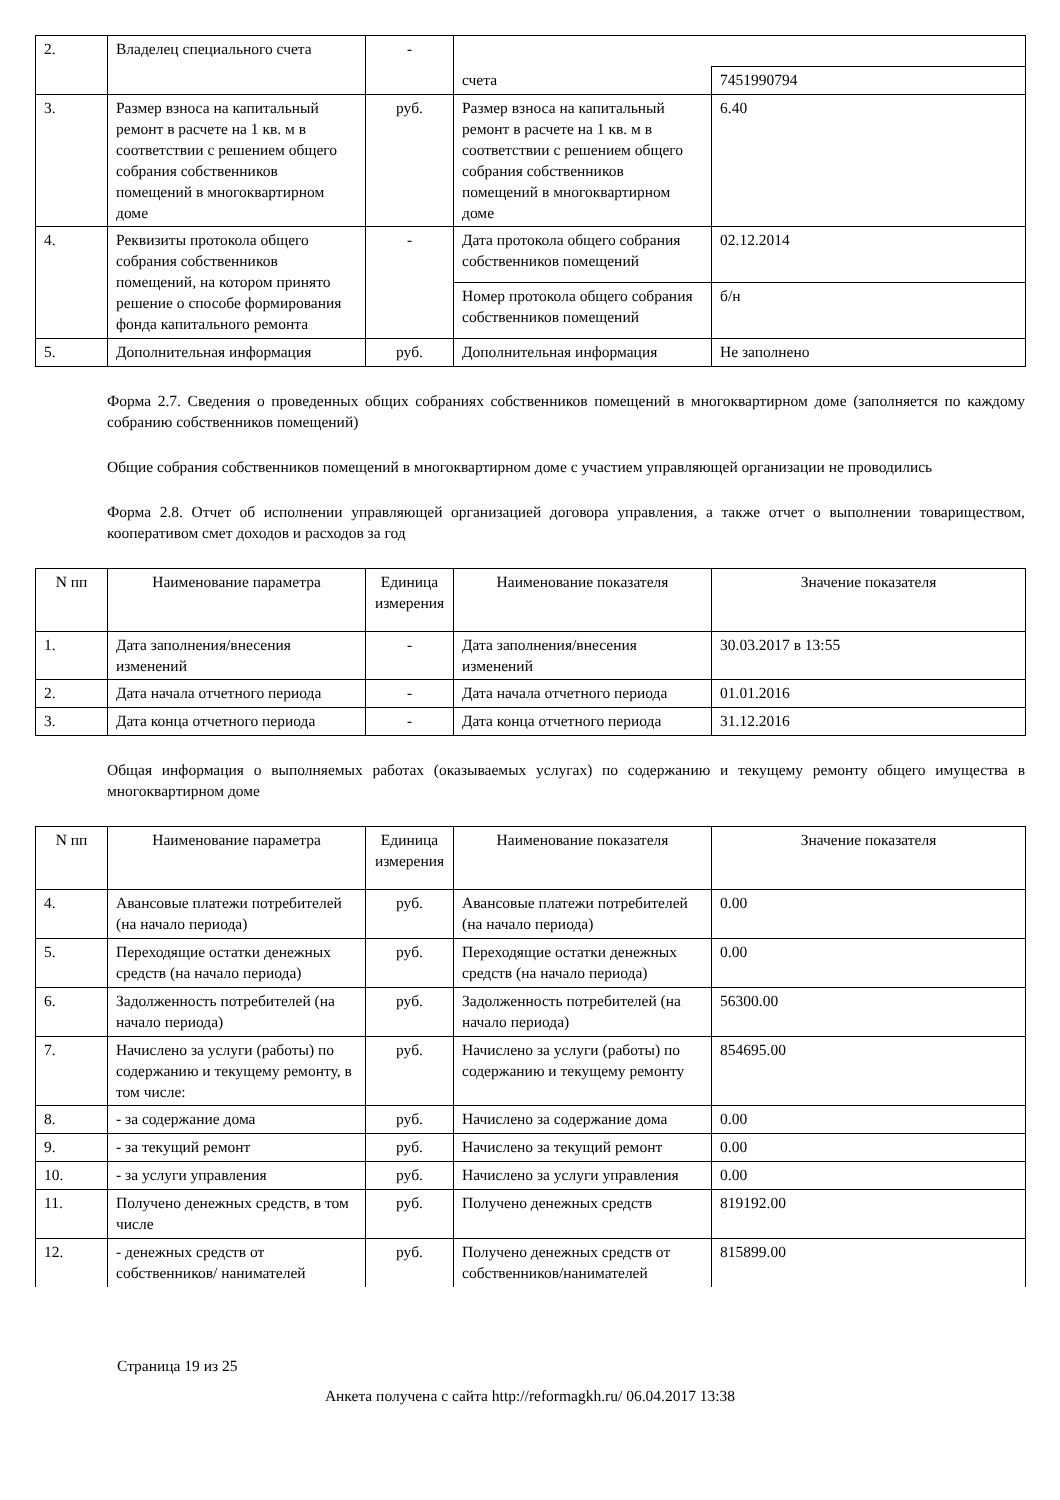| 2. | Владелец специального счета | - | | |
| | | | счета | 7451990794 |
| 3. | Размер взноса на капитальный ремонт в расчете на 1 кв. м в соответствии с решением общего собрания собственников помещений в многоквартирном доме | руб. | Размер взноса на капитальный ремонт в расчете на 1 кв. м в соответствии с решением общего собрания собственников помещений в многоквартирном доме | 6.40 |
| 4. | Реквизиты протокола общего собрания собственников помещений, на котором принято решение о способе формирования фонда капитального ремонта | - | Дата протокола общего собрания собственников помещений | 02.12.2014 |
| | | | Номер протокола общего собрания собственников помещений | б/н |
| 5. | Дополнительная информация | руб. | Дополнительная информация | Не заполнено |
Форма 2.7. Сведения о проведенных общих собраниях собственников помещений в многоквартирном доме (заполняется по каждому собранию собственников помещений)
Общие собрания собственников помещений в многоквартирном доме с участием управляющей организации не проводились
Форма 2.8. Отчет об исполнении управляющей организацией договора управления, а также отчет о выполнении товариществом, кооперативом смет доходов и расходов за год
| N пп | Наименование параметра | Единица измерения | Наименование показателя | Значение показателя |
| --- | --- | --- | --- | --- |
| 1. | Дата заполнения/внесения изменений | - | Дата заполнения/внесения изменений | 30.03.2017 в 13:55 |
| 2. | Дата начала отчетного периода | - | Дата начала отчетного периода | 01.01.2016 |
| 3. | Дата конца отчетного периода | - | Дата конца отчетного периода | 31.12.2016 |
Общая информация о выполняемых работах (оказываемых услугах) по содержанию и текущему ремонту общего имущества в многоквартирном доме
| N пп | Наименование параметра | Единица измерения | Наименование показателя | Значение показателя |
| --- | --- | --- | --- | --- |
| 4. | Авансовые платежи потребителей (на начало периода) | руб. | Авансовые платежи потребителей (на начало периода) | 0.00 |
| 5. | Переходящие остатки денежных средств (на начало периода) | руб. | Переходящие остатки денежных средств (на начало периода) | 0.00 |
| 6. | Задолженность потребителей (на начало периода) | руб. | Задолженность потребителей (на начало периода) | 56300.00 |
| 7. | Начислено за услуги (работы) по содержанию и текущему ремонту, в том числе: | руб. | Начислено за услуги (работы) по содержанию и текущему ремонту | 854695.00 |
| 8. | - за содержание дома | руб. | Начислено за содержание дома | 0.00 |
| 9. | - за текущий ремонт | руб. | Начислено за текущий ремонт | 0.00 |
| 10. | - за услуги управления | руб. | Начислено за услуги управления | 0.00 |
| 11. | Получено денежных средств, в том числе | руб. | Получено денежных средств | 819192.00 |
| 12. | - денежных средств от собственников/ нанимателей | руб. | Получено денежных средств от собственников/нанимателей | 815899.00 |
Страница 19 из 25
Анкета получена с сайта http://reformagkh.ru/ 06.04.2017 13:38